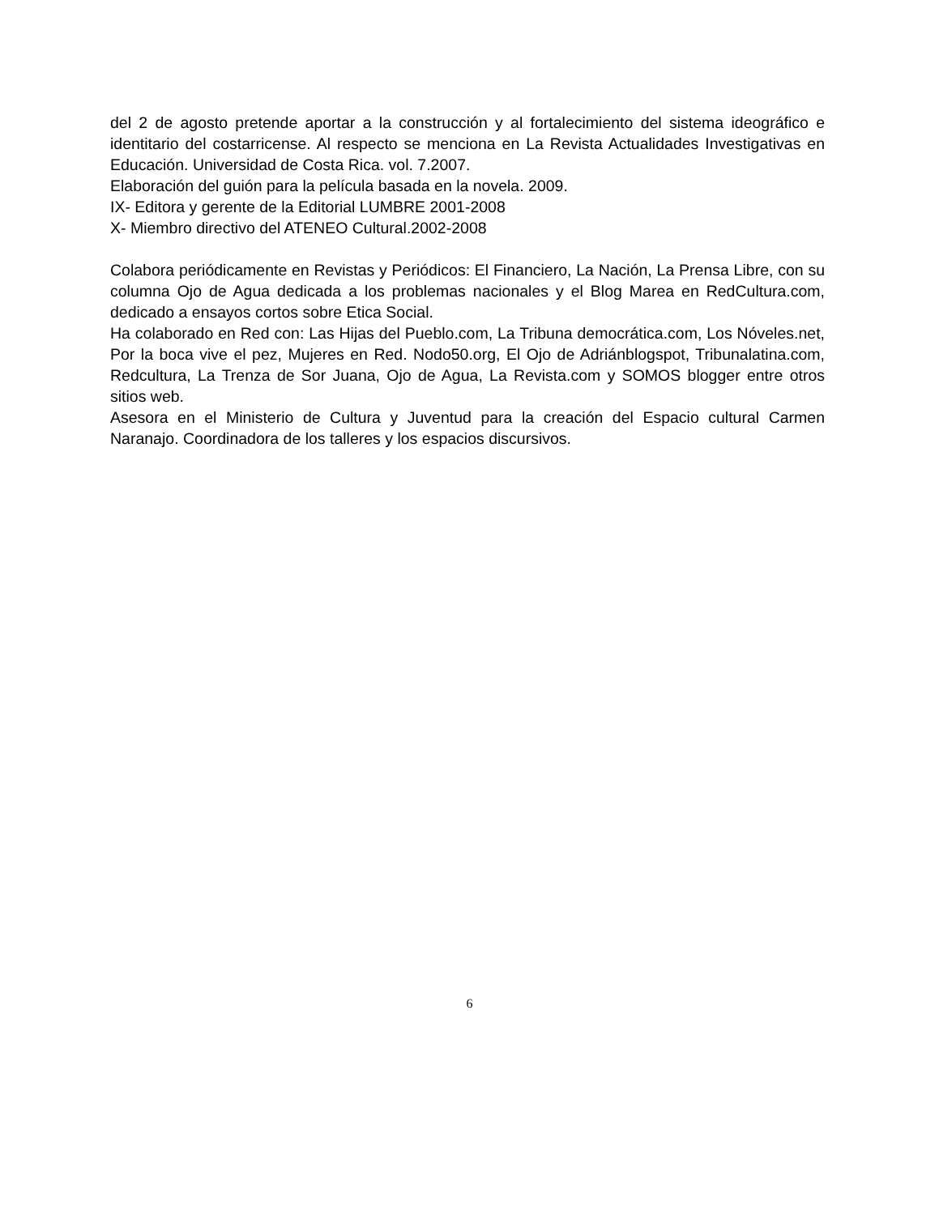del 2 de agosto pretende aportar a la construcción y al fortalecimiento del sistema ideográfico e identitario del costarricense. Al respecto se menciona en La Revista Actualidades Investigativas en Educación. Universidad de Costa Rica. vol. 7.2007.
Elaboración del guión para la película basada en la novela. 2009.
IX- Editora y gerente de la Editorial LUMBRE 2001-2008
X- Miembro directivo del ATENEO Cultural.2002-2008
Colabora periódicamente en Revistas y Periódicos: El Financiero, La Nación, La Prensa Libre, con su columna Ojo de Agua dedicada a los problemas nacionales y el Blog Marea en RedCultura.com, dedicado a ensayos cortos sobre Etica Social.
Ha colaborado en Red con: Las Hijas del Pueblo.com, La Tribuna democrática.com, Los Nóveles.net, Por la boca vive el pez, Mujeres en Red. Nodo50.org, El Ojo de Adriánblogspot, Tribunalatina.com, Redcultura, La Trenza de Sor Juana, Ojo de Agua, La Revista.com y SOMOS blogger entre otros sitios web.
Asesora en el Ministerio de Cultura y Juventud para la creación del Espacio cultural Carmen Naranajo. Coordinadora de los talleres y los espacios discursivos.
6